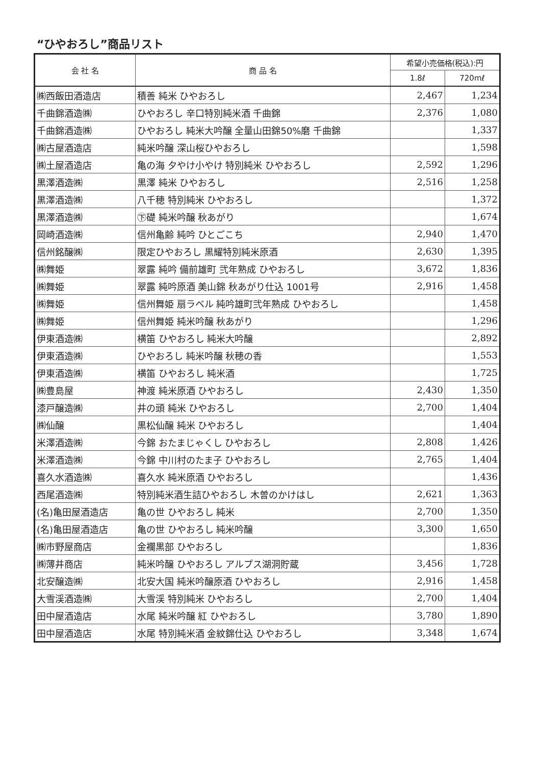“ひやおろし”商品リスト
| 会 社 名 | 商 品 名 | 希望小売価格(税込):円 | |
| --- | --- | --- | --- |
| | | 1.8ℓ | 720mℓ |
| ㈱西飯田酒造店 | 積善 純米 ひやおろし | 2,467 | 1,234 |
| 千曲錦酒造㈱ | ひやおろし 辛口特別純米酒 千曲錦 | 2,376 | 1,080 |
| 千曲錦酒造㈱ | ひやおろし 純米大吟醸 全量山田錦50%磨 千曲錦 | | 1,337 |
| ㈱古屋酒造店 | 純米吟醸 深山桜ひやおろし | | 1,598 |
| ㈱土屋酒造店 | 亀の海 夕やけ小やけ 特別純米 ひやおろし | 2,592 | 1,296 |
| 黒澤酒造㈱ | 黒澤 純米 ひやおろし | 2,516 | 1,258 |
| 黒澤酒造㈱ | 八千穂 特別純米 ひやおろし | | 1,372 |
| 黒澤酒造㈱ | ㊦礎 純米吟醸 秋あがり | | 1,674 |
| 岡崎酒造㈱ | 信州亀齢 純吟 ひとごこち | 2,940 | 1,470 |
| 信州銘醸㈱ | 限定ひやおろし 黒耀特別純米原酒 | 2,630 | 1,395 |
| ㈱舞姫 | 翠露 純吟 備前雄町 弐年熟成 ひやおろし | 3,672 | 1,836 |
| ㈱舞姫 | 翠露 純吟原酒 美山錦 秋あがり仕込 1001号 | 2,916 | 1,458 |
| ㈱舞姫 | 信州舞姫 扇ラベル 純吟雄町弐年熟成 ひやおろし | | 1,458 |
| ㈱舞姫 | 信州舞姫 純米吟醸 秋あがり | | 1,296 |
| 伊東酒造㈱ | 横笛 ひやおろし 純米大吟醸 | | 2,892 |
| 伊東酒造㈱ | ひやおろし 純米吟醸 秋穂の香 | | 1,553 |
| 伊東酒造㈱ | 横笛 ひやおろし 純米酒 | | 1,725 |
| ㈱豊島屋 | 神渡 純米原酒 ひやおろし | 2,430 | 1,350 |
| 漆戸醸造㈱ | 井の頭 純米 ひやおろし | 2,700 | 1,404 |
| ㈱仙醸 | 黒松仙醸 純米 ひやおろし | | 1,404 |
| 米澤酒造㈱ | 今錦 おたまじゃくし ひやおろし | 2,808 | 1,426 |
| 米澤酒造㈱ | 今錦 中川村のたま子 ひやおろし | 2,765 | 1,404 |
| 喜久水酒造㈱ | 喜久水 純米原酒 ひやおろし | | 1,436 |
| 西尾酒造㈱ | 特別純米酒生詰ひやおろし 木曽のかけはし | 2,621 | 1,363 |
| (名)亀田屋酒造店 | 亀の世 ひやおろし 純米 | 2,700 | 1,350 |
| (名)亀田屋酒造店 | 亀の世 ひやおろし 純米吟醸 | 3,300 | 1,650 |
| ㈱市野屋商店 | 金襴黒部 ひやおろし | | 1,836 |
| ㈱薄井商店 | 純米吟醸 ひやおろし アルプス湖洞貯蔵 | 3,456 | 1,728 |
| 北安醸造㈱ | 北安大国 純米吟醸原酒 ひやおろし | 2,916 | 1,458 |
| 大雪渓酒造㈱ | 大雪渓 特別純米 ひやおろし | 2,700 | 1,404 |
| 田中屋酒造店 | 水尾 純米吟醸 紅 ひやおろし | 3,780 | 1,890 |
| 田中屋酒造店 | 水尾 特別純米酒 金紋錦仕込 ひやおろし | 3,348 | 1,674 |